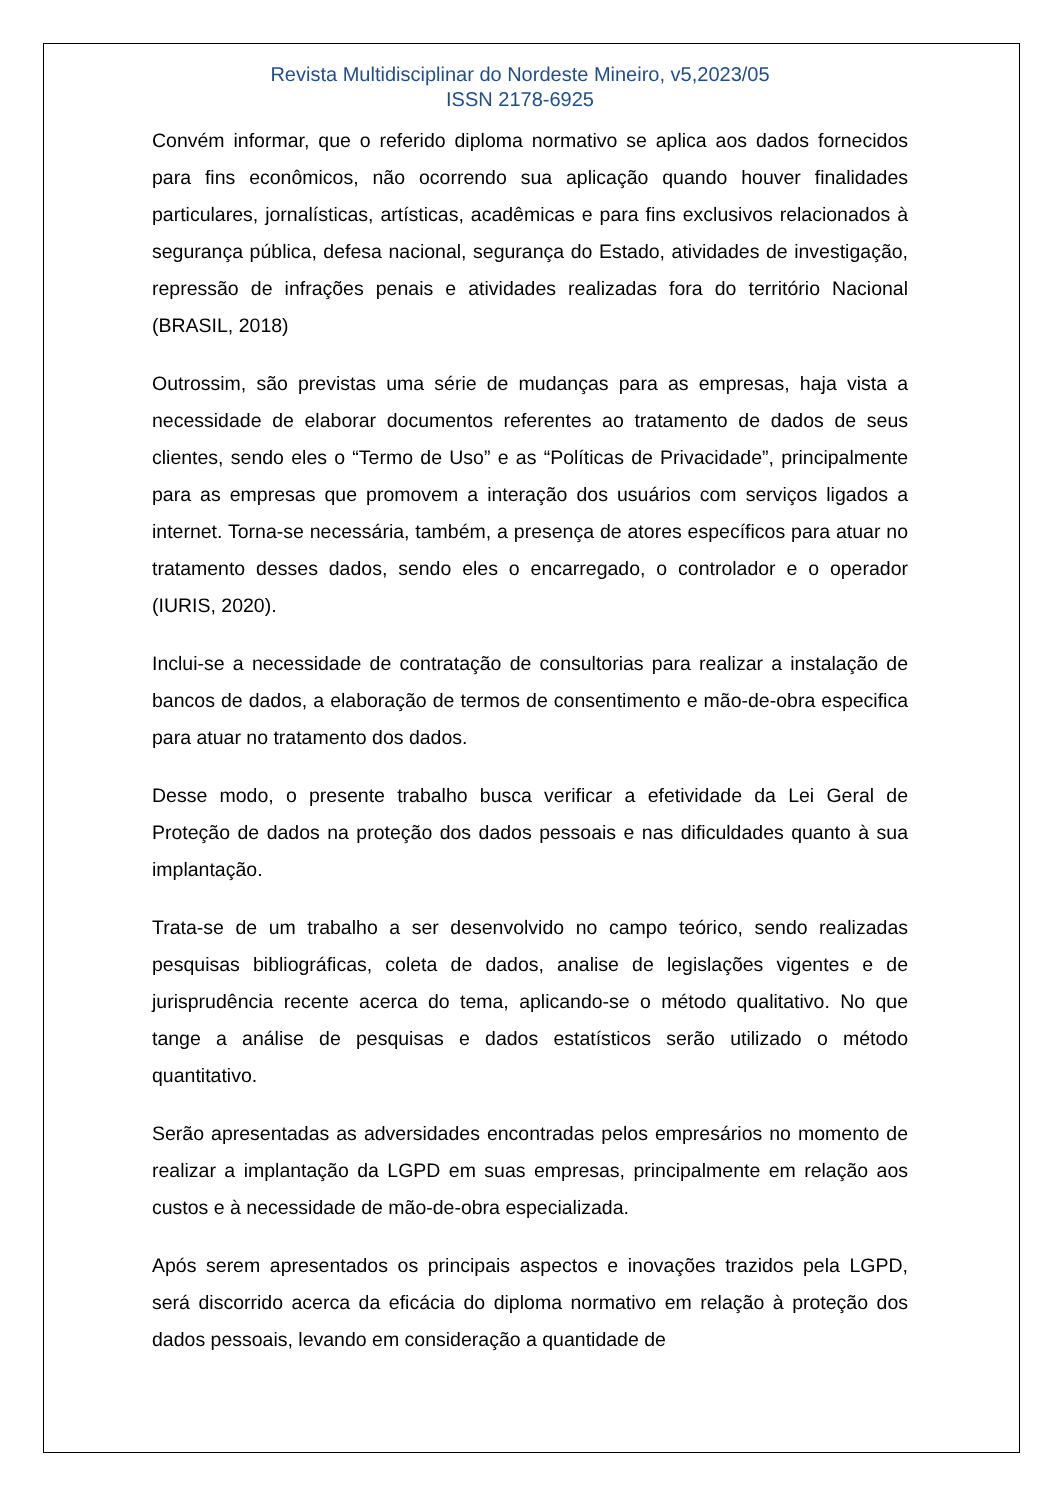Revista Multidisciplinar do Nordeste Mineiro, v5,2023/05
ISSN 2178-6925
Convém informar, que o referido diploma normativo se aplica aos dados fornecidos para fins econômicos, não ocorrendo sua aplicação quando houver finalidades particulares, jornalísticas, artísticas, acadêmicas e para fins exclusivos relacionados à segurança pública, defesa nacional, segurança do Estado, atividades de investigação, repressão de infrações penais e atividades realizadas fora do território Nacional (BRASIL, 2018)
Outrossim, são previstas uma série de mudanças para as empresas, haja vista a necessidade de elaborar documentos referentes ao tratamento de dados de seus clientes, sendo eles o “Termo de Uso” e as “Políticas de Privacidade”, principalmente para as empresas que promovem a interação dos usuários com serviços ligados a internet. Torna-se necessária, também, a presença de atores específicos para atuar no tratamento desses dados, sendo eles o encarregado, o controlador e o operador (IURIS, 2020).
Inclui-se a necessidade de contratação de consultorias para realizar a instalação de bancos de dados, a elaboração de termos de consentimento e mão-de-obra especifica para atuar no tratamento dos dados.
Desse modo, o presente trabalho busca verificar a efetividade da Lei Geral de Proteção de dados na proteção dos dados pessoais e nas dificuldades quanto à sua implantação.
Trata-se de um trabalho a ser desenvolvido no campo teórico, sendo realizadas pesquisas bibliográficas, coleta de dados, analise de legislações vigentes e de jurisprudência recente acerca do tema, aplicando-se o método qualitativo. No que tange a análise de pesquisas e dados estatísticos serão utilizado o método quantitativo.
Serão apresentadas as adversidades encontradas pelos empresários no momento de realizar a implantação da LGPD em suas empresas, principalmente em relação aos custos e à necessidade de mão-de-obra especializada.
Após serem apresentados os principais aspectos e inovações trazidos pela LGPD, será discorrido acerca da eficácia do diploma normativo em relação à proteção dos dados pessoais, levando em consideração a quantidade de